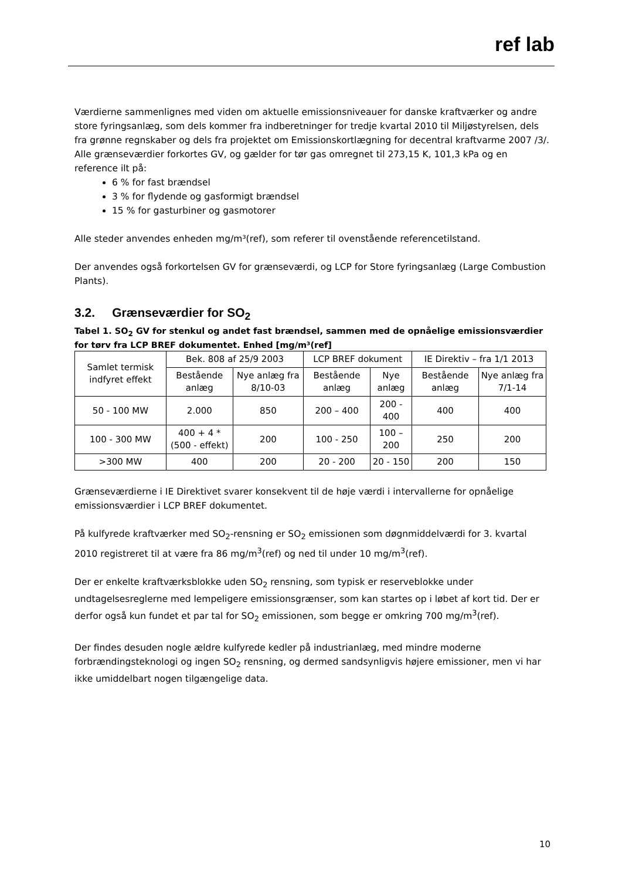ref lab
Værdierne sammenlignes med viden om aktuelle emissionsniveauer for danske kraftværker og andre store fyringsanlæg, som dels kommer fra indberetninger for tredje kvartal 2010 til Miljøstyrelsen, dels fra grønne regnskaber og dels fra projektet om Emissionskortlægning for decentral kraftvarme 2007 /3/.
Alle grænseværdier forkortes GV, og gælder for tør gas omregnet til 273,15 K, 101,3 kPa og en reference ilt på:
6 % for fast brændsel
3 % for flydende og gasformigt brændsel
15 % for gasturbiner og gasmotorer
Alle steder anvendes enheden mg/m³(ref), som referer til ovenstående referencetilstand.
Der anvendes også forkortelsen GV for grænseværdi, og LCP for Store fyringsanlæg (Large Combustion Plants).
3.2. Grænseværdier for SO<sub>2</sub>
Tabel 1. SO<sub>2</sub> GV for stenkul og andet fast brændsel, sammen med de opnåelige emissionsværdier for tørv fra LCP BREF dokumentet. Enhed [mg/m³(ref]
| Samlet termisk indfyret effekt | Bek. 808 af 25/9 2003 | | LCP BREF dokument | | IE Direktiv – fra 1/1 2013 | |
| --- | --- | --- | --- | --- | --- | --- |
| | Bestående anlæg | Nye anlæg fra 8/10-03 | Bestående anlæg | Nye anlæg | Bestående anlæg | Nye anlæg fra 7/1-14 |
| 50 - 100 MW | 2.000 | 850 | 200 – 400 | 200 - 400 | 400 | 400 |
| 100 - 300 MW | 400 + 4 * (500 - effekt) | 200 | 100 - 250 | 100 – 200 | 250 | 200 |
| >300 MW | 400 | 200 | 20 - 200 | 20 - 150 | 200 | 150 |
Grænseværdierne i IE Direktivet svarer konsekvent til de høje værdi i intervallerne for opnåelige emissionsværdier i LCP BREF dokumentet.
På kulfyrede kraftværker med SO<sub>2</sub>-rensning er SO<sub>2</sub> emissionen som døgnmiddelværdi for 3. kvartal 2010 registreret til at være fra 86 mg/m<sup>3</sup>(ref) og ned til under 10 mg/m<sup>3</sup>(ref).
Der er enkelte kraftværksblokke uden SO<sub>2</sub> rensning, som typisk er reserveblokke under undtagelsesreglerne med lempeligere emissionsgrænser, som kan startes op i løbet af kort tid. Der er derfor også kun fundet et par tal for SO<sub>2</sub> emissionen, som begge er omkring 700 mg/m<sup>3</sup>(ref).
Der findes desuden nogle ældre kulfyrede kedler på industrianlæg, med mindre moderne forbrændingsteknologi og ingen SO<sub>2</sub> rensning, og dermed sandsynligvis højere emissioner, men vi har ikke umiddelbart nogen tilgængelige data.
10